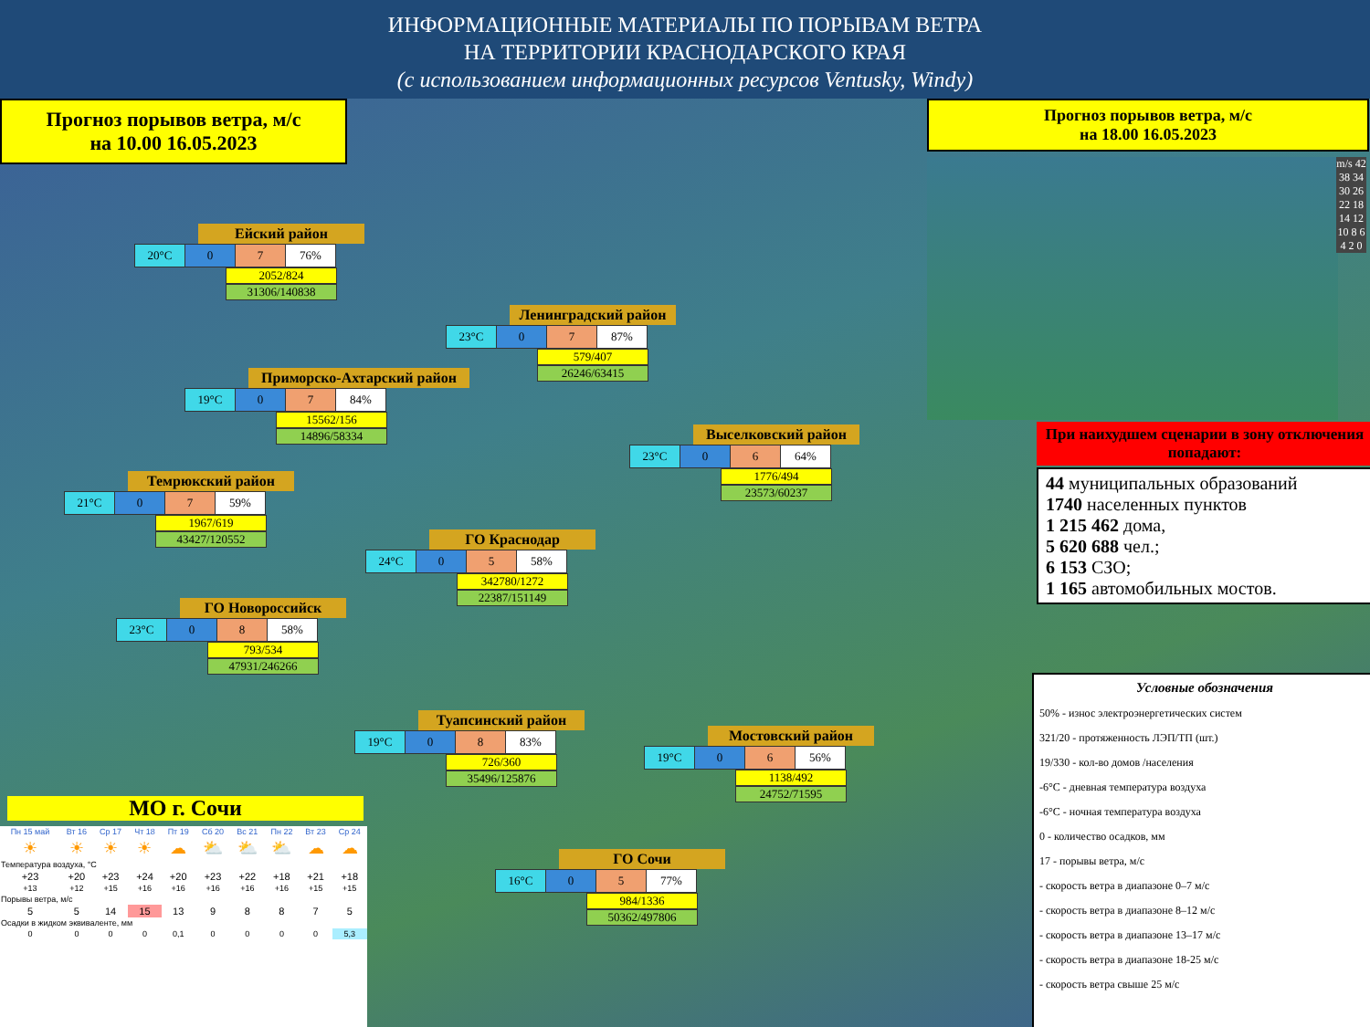ИНФОРМАЦИОННЫЕ МАТЕРИАЛЫ ПО ПОРЫВАМ ВЕТРА
НА ТЕРРИТОРИИ КРАСНОДАРСКОГО КРАЯ
(с использованием информационных ресурсов Ventusky, Windy)
Прогноз порывов ветра, м/с
на 10.00 16.05.2023
Прогноз порывов ветра, м/с
на 18.00 16.05.2023
m/s 42 38 34 30 26 22 18 14 12 10 8 6 4 2 0
При наихудшем сценарии в зону отключения попадают:
44 муниципальных образований
1740 населенных пунктов
1 215 462 дома,
5 620 688 чел.;
6 153 СЗО;
1 165 автомобильных мостов.
Условные обозначения
50% - износ электроэнергетических систем
321/20 - протяженность ЛЭП/ТП (шт.)
19/330 - кол-во домов /населения
-6°C - дневная температура воздуха
-6°C - ночная температура воздуха
0 - количество осадков, мм
17 - порывы ветра, м/с
- скорость ветра в диапазоне 0–7 м/с
- скорость ветра в диапазоне 8–12 м/с
- скорость ветра в диапазоне 13–17 м/с
- скорость ветра в диапазоне 18-25 м/с
- скорость ветра свыше 25 м/с
Ейский район
| 20°C | 0 | 7 | 76% |
2052/824
31306/140838
Ленинградский район
| 23°C | 0 | 7 | 87% |
579/407
26246/63415
Приморско-Ахтарский район
| 19°C | 0 | 7 | 84% |
15562/156
14896/58334
Выселковский район
| 23°C | 0 | 6 | 64% |
1776/494
23573/60237
Темрюкский район
| 21°C | 0 | 7 | 59% |
1967/619
43427/120552
ГО Краснодар
| 24°C | 0 | 5 | 58% |
342780/1272
22387/151149
ГО Новороссийск
| 23°C | 0 | 8 | 58% |
793/534
47931/246266
Туапсинский район
| 19°C | 0 | 8 | 83% |
726/360
35496/125876
Мостовский район
| 19°C | 0 | 6 | 56% |
1138/492
24752/71595
ГО Сочи
| 16°C | 0 | 5 | 77% |
984/1336
50362/497806
МО г. Сочи
| Пн 15 май | Вт 16 | Ср 17 | Чт 18 | Пт 19 | Сб 20 | Вс 21 | Пн 22 | Вт 23 | Ср 24 |
| ☀ | ☀ | ☀ | ☀ | ☁ | ⛅ | ⛅ | ⛅ | ☁ | ☁ |
| Температура воздуха, °C | | | | | | | | | |
| +23 | +20 | +23 | +24 | +20 | +23 | +22 | +18 | +21 | +18 |
| +13 | +12 | +15 | +16 | +16 | +16 | +16 | +16 | +15 | +15 |
| Порывы ветра, м/с | | | | | | | | | |
| 5 | 5 | 14 | 15 | 13 | 9 | 8 | 8 | 7 | 5 |
| Осадки в жидком эквиваленте, мм | | | | | | | | | |
| 0 | 0 | 0 | 0 | 0,1 | 0 | 0 | 0 | 0 | 5,3 |